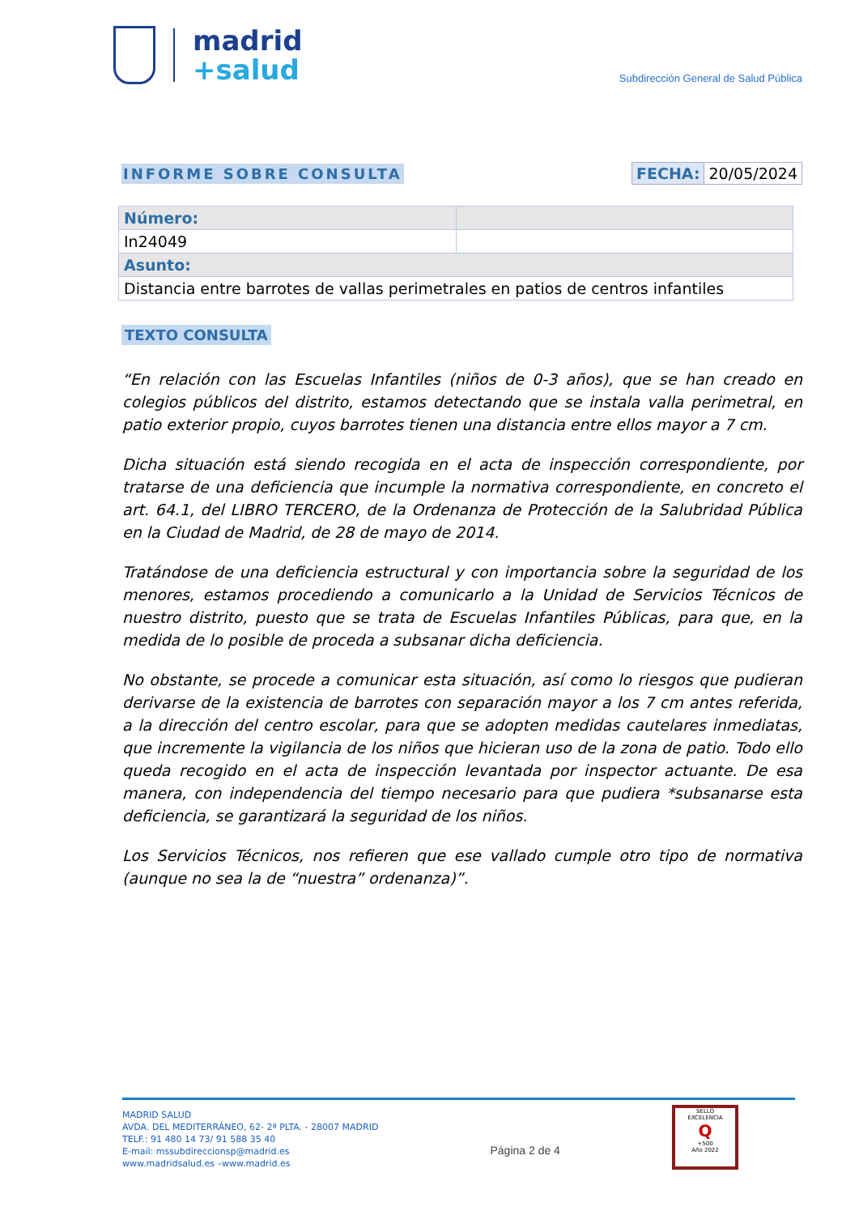madrid
+salud
Subdirección General de Salud Pública
INFORME SOBRE CONSULTA FECHA: 20/05/2024
| Número: | |
| In24049 | |
| Asunto: | |
| Distancia entre barrotes de vallas perimetrales en patios de centros infantiles | |
TEXTO CONSULTA
“En relación con las Escuelas Infantiles (niños de 0-3 años), que se han creado en colegios públicos del distrito, estamos detectando que se instala valla perimetral, en patio exterior propio, cuyos barrotes tienen una distancia entre ellos mayor a 7 cm.
Dicha situación está siendo recogida en el acta de inspección correspondiente, por tratarse de una deficiencia que incumple la normativa correspondiente, en concreto el art. 64.1, del LIBRO TERCERO, de la Ordenanza de Protección de la Salubridad Pública en la Ciudad de Madrid, de 28 de mayo de 2014.
Tratándose de una deficiencia estructural y con importancia sobre la seguridad de los menores, estamos procediendo a comunicarlo a la Unidad de Servicios Técnicos de nuestro distrito, puesto que se trata de Escuelas Infantiles Públicas, para que, en la medida de lo posible de proceda a subsanar dicha deficiencia.
No obstante, se procede a comunicar esta situación, así como lo riesgos que pudieran derivarse de la existencia de barrotes con separación mayor a los 7 cm antes referida, a la dirección del centro escolar, para que se adopten medidas cautelares inmediatas, que incremente la vigilancia de los niños que hicieran uso de la zona de patio. Todo ello queda recogido en el acta de inspección levantada por inspector actuante. De esa manera, con independencia del tiempo necesario para que pudiera *subsanarse esta deficiencia, se garantizará la seguridad de los niños.
Los Servicios Técnicos, nos refieren que ese vallado cumple otro tipo de normativa (aunque no sea la de “nuestra” ordenanza)”.
MADRID SALUD
AVDA. DEL MEDITERRÁNEO, 62- 2ª PLTA. - 28007 MADRID
TELF.: 91 480 14 73/ 91 588 35 40
E-mail: mssubdireccionsp@madrid.es
www.madridsalud.es –www.madrid.es
Página 2 de 4
SELLO
EXCELENCIA
Q
+500
Año 2022